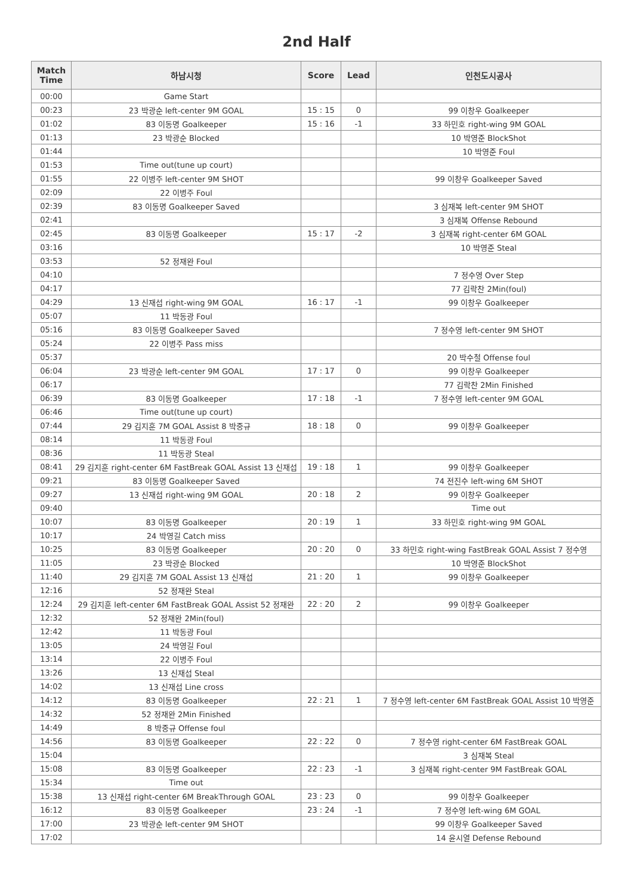2nd Half
| Match Time | 하남시청 | Score | Lead | 인천도시공사 |
| --- | --- | --- | --- | --- |
| 00:00 | Game Start | | | |
| 00:23 | 23 박광순 left-center 9M GOAL | 15 : 15 | 0 | 99 이창우 Goalkeeper |
| 01:02 | 83 이동명 Goalkeeper | 15 : 16 | -1 | 33 하민호 right-wing 9M GOAL |
| 01:13 | 23 박광순 Blocked | | | 10 박영준 BlockShot |
| 01:44 | | | | 10 박영준 Foul |
| 01:53 | Time out(tune up court) | | | |
| 01:55 | 22 이병주 left-center 9M SHOT | | | 99 이창우 Goalkeeper Saved |
| 02:09 | 22 이병주 Foul | | | |
| 02:39 | 83 이동명 Goalkeeper Saved | | | 3 심재복 left-center 9M SHOT |
| 02:41 | | | | 3 심재복 Offense Rebound |
| 02:45 | 83 이동명 Goalkeeper | 15 : 17 | -2 | 3 심재복 right-center 6M GOAL |
| 03:16 | | | | 10 박영준 Steal |
| 03:53 | 52 정재완 Foul | | | |
| 04:10 | | | | 7 정수영 Over Step |
| 04:17 | | | | 77 김락찬 2Min(foul) |
| 04:29 | 13 신재섭 right-wing 9M GOAL | 16 : 17 | -1 | 99 이창우 Goalkeeper |
| 05:07 | 11 박동광 Foul | | | |
| 05:16 | 83 이동명 Goalkeeper Saved | | | 7 정수영 left-center 9M SHOT |
| 05:24 | 22 이병주 Pass miss | | | |
| 05:37 | | | | 20 박수철 Offense foul |
| 06:04 | 23 박광순 left-center 9M GOAL | 17 : 17 | 0 | 99 이창우 Goalkeeper |
| 06:17 | | | | 77 김락찬 2Min Finished |
| 06:39 | 83 이동명 Goalkeeper | 17 : 18 | -1 | 7 정수영 left-center 9M GOAL |
| 06:46 | Time out(tune up court) | | | |
| 07:44 | 29 김지훈 7M GOAL Assist 8 박중규 | 18 : 18 | 0 | 99 이창우 Goalkeeper |
| 08:14 | 11 박동광 Foul | | | |
| 08:36 | 11 박동광 Steal | | | |
| 08:41 | 29 김지훈 right-center 6M FastBreak GOAL Assist 13 신재섭 | 19 : 18 | 1 | 99 이창우 Goalkeeper |
| 09:21 | 83 이동명 Goalkeeper Saved | | | 74 전진수 left-wing 6M SHOT |
| 09:27 | 13 신재섭 right-wing 9M GOAL | 20 : 18 | 2 | 99 이창우 Goalkeeper |
| 09:40 | | | | Time out |
| 10:07 | 83 이동명 Goalkeeper | 20 : 19 | 1 | 33 하민호 right-wing 9M GOAL |
| 10:17 | 24 박영길 Catch miss | | | |
| 10:25 | 83 이동명 Goalkeeper | 20 : 20 | 0 | 33 하민호 right-wing FastBreak GOAL Assist 7 정수영 |
| 11:05 | 23 박광순 Blocked | | | 10 박영준 BlockShot |
| 11:40 | 29 김지훈 7M GOAL Assist 13 신재섭 | 21 : 20 | 1 | 99 이창우 Goalkeeper |
| 12:16 | 52 정재완 Steal | | | |
| 12:24 | 29 김지훈 left-center 6M FastBreak GOAL Assist 52 정재완 | 22 : 20 | 2 | 99 이창우 Goalkeeper |
| 12:32 | 52 정재완 2Min(foul) | | | |
| 12:42 | 11 박동광 Foul | | | |
| 13:05 | 24 박영길 Foul | | | |
| 13:14 | 22 이병주 Foul | | | |
| 13:26 | 13 신재섭 Steal | | | |
| 14:02 | 13 신재섭 Line cross | | | |
| 14:12 | 83 이동명 Goalkeeper | 22 : 21 | 1 | 7 정수영 left-center 6M FastBreak GOAL Assist 10 박영준 |
| 14:32 | 52 정재완 2Min Finished | | | |
| 14:49 | 8 박중규 Offense foul | | | |
| 14:56 | 83 이동명 Goalkeeper | 22 : 22 | 0 | 7 정수영 right-center 6M FastBreak GOAL |
| 15:04 | | | | 3 심재복 Steal |
| 15:08 | 83 이동명 Goalkeeper | 22 : 23 | -1 | 3 심재복 right-center 9M FastBreak GOAL |
| 15:34 | Time out | | | |
| 15:38 | 13 신재섭 right-center 6M BreakThrough GOAL | 23 : 23 | 0 | 99 이창우 Goalkeeper |
| 16:12 | 83 이동명 Goalkeeper | 23 : 24 | -1 | 7 정수영 left-wing 6M GOAL |
| 17:00 | 23 박광순 left-center 9M SHOT | | | 99 이창우 Goalkeeper Saved |
| 17:02 | | | | 14 윤시열 Defense Rebound |